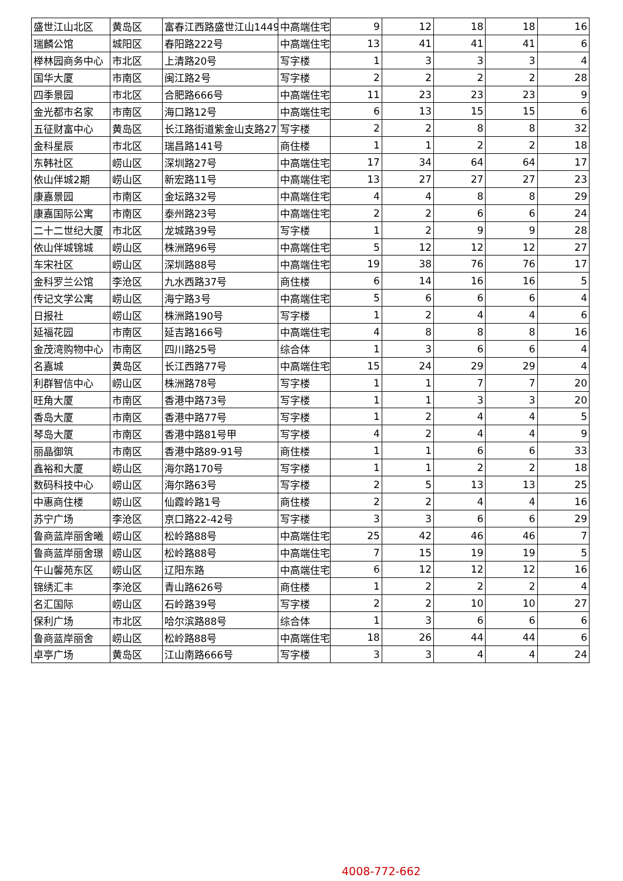| 盛世江山北区 | 黄岛区 | 富春江西路盛世江山1449 | 中高端住宅 | 9 | 12 | 18 | 18 | 16 |
| 瑞麟公馆 | 城阳区 | 春阳路222号 | 中高端住宅 | 13 | 41 | 41 | 41 | 6 |
| 榉林园商务中心 | 市北区 | 上清路20号 | 写字楼 | 1 | 3 | 3 | 3 | 4 |
| 国华大厦 | 市南区 | 闽江路2号 | 写字楼 | 2 | 2 | 2 | 2 | 28 |
| 四季景园 | 市北区 | 合肥路666号 | 中高端住宅 | 11 | 23 | 23 | 23 | 9 |
| 金光都市名家 | 市南区 | 海口路12号 | 中高端住宅 | 6 | 13 | 15 | 15 | 6 |
| 五征财富中心 | 黄岛区 | 长江路街道紫金山支路27 | 写字楼 | 2 | 2 | 8 | 8 | 32 |
| 金科星辰 | 市北区 | 瑞昌路141号 | 商住楼 | 1 | 1 | 2 | 2 | 18 |
| 东韩社区 | 崂山区 | 深圳路27号 | 中高端住宅 | 17 | 34 | 64 | 64 | 17 |
| 依山伴城2期 | 崂山区 | 新宏路11号 | 中高端住宅 | 13 | 27 | 27 | 27 | 23 |
| 康嘉景园 | 市南区 | 金坛路32号 | 中高端住宅 | 4 | 4 | 8 | 8 | 29 |
| 康嘉国际公寓 | 市南区 | 泰州路23号 | 中高端住宅 | 2 | 2 | 6 | 6 | 24 |
| 二十二世纪大厦 | 市北区 | 龙城路39号 | 写字楼 | 1 | 2 | 9 | 9 | 28 |
| 依山伴城锦城 | 崂山区 | 株洲路96号 | 中高端住宅 | 5 | 12 | 12 | 12 | 27 |
| 车宋社区 | 崂山区 | 深圳路88号 | 中高端住宅 | 19 | 38 | 76 | 76 | 17 |
| 金科罗兰公馆 | 李沧区 | 九水西路37号 | 商住楼 | 6 | 14 | 16 | 16 | 5 |
| 传记文学公寓 | 崂山区 | 海宁路3号 | 中高端住宅 | 5 | 6 | 6 | 6 | 4 |
| 日报社 | 崂山区 | 株洲路190号 | 写字楼 | 1 | 2 | 4 | 4 | 6 |
| 延福花园 | 市南区 | 延吉路166号 | 中高端住宅 | 4 | 8 | 8 | 8 | 16 |
| 金茂湾购物中心 | 市南区 | 四川路25号 | 综合体 | 1 | 3 | 6 | 6 | 4 |
| 名嘉城 | 黄岛区 | 长江西路77号 | 中高端住宅 | 15 | 24 | 29 | 29 | 4 |
| 利群智信中心 | 崂山区 | 株洲路78号 | 写字楼 | 1 | 1 | 7 | 7 | 20 |
| 旺角大厦 | 市南区 | 香港中路73号 | 写字楼 | 1 | 1 | 3 | 3 | 20 |
| 香岛大厦 | 市南区 | 香港中路77号 | 写字楼 | 1 | 2 | 4 | 4 | 5 |
| 琴岛大厦 | 市南区 | 香港中路81号甲 | 写字楼 | 4 | 2 | 4 | 4 | 9 |
| 丽晶御筑 | 市南区 | 香港中路89-91号 | 商住楼 | 1 | 1 | 6 | 6 | 33 |
| 鑫裕和大厦 | 崂山区 | 海尔路170号 | 写字楼 | 1 | 1 | 2 | 2 | 18 |
| 数码科技中心 | 崂山区 | 海尔路63号 | 写字楼 | 2 | 5 | 13 | 13 | 25 |
| 中惠商住楼 | 崂山区 | 仙霞岭路1号 | 商住楼 | 2 | 2 | 4 | 4 | 16 |
| 苏宁广场 | 李沧区 | 京口路22-42号 | 写字楼 | 3 | 3 | 6 | 6 | 29 |
| 鲁商蓝岸丽舍曦 | 崂山区 | 松岭路88号 | 中高端住宅 | 25 | 42 | 46 | 46 | 7 |
| 鲁商蓝岸丽舍璟 | 崂山区 | 松岭路88号 | 中高端住宅 | 7 | 15 | 19 | 19 | 5 |
| 午山馨苑东区 | 崂山区 | 辽阳东路 | 中高端住宅 | 6 | 12 | 12 | 12 | 16 |
| 锦绣汇丰 | 李沧区 | 青山路626号 | 商住楼 | 1 | 2 | 2 | 2 | 4 |
| 名汇国际 | 崂山区 | 石岭路39号 | 写字楼 | 2 | 2 | 10 | 10 | 27 |
| 保利广场 | 市北区 | 哈尔滨路88号 | 综合体 | 1 | 3 | 6 | 6 | 6 |
| 鲁商蓝岸丽舍 | 崂山区 | 松岭路88号 | 中高端住宅 | 18 | 26 | 44 | 44 | 6 |
| 卓亭广场 | 黄岛区 | 江山南路666号 | 写字楼 | 3 | 3 | 4 | 4 | 24 |
4008-772-662